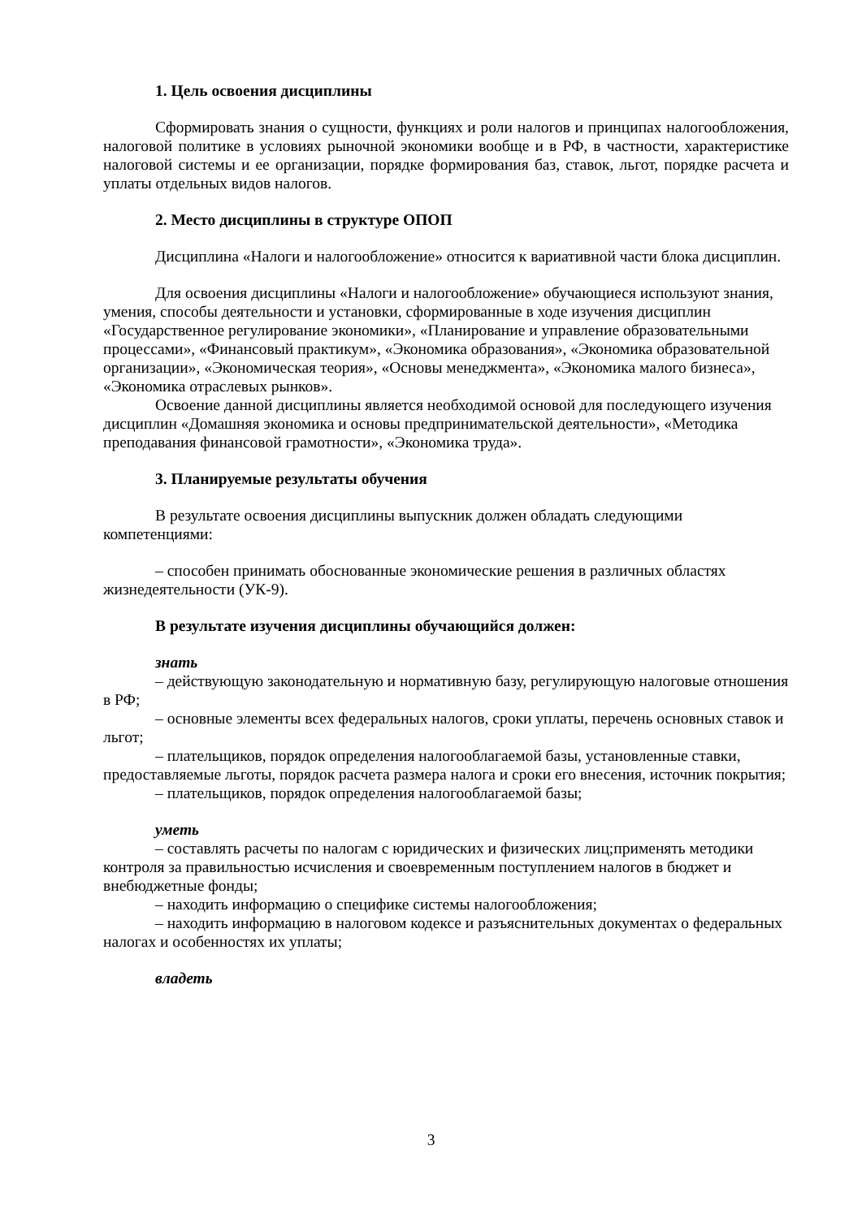1. Цель освоения дисциплины
Сформировать знания о сущности, функциях и роли налогов и принципах налогообложения, налоговой политике в условиях рыночной экономики вообще и в РФ, в частности, характеристике налоговой системы и ее организации, порядке формирования баз, ставок, льгот, порядке расчета и уплаты отдельных видов налогов.
2. Место дисциплины в структуре ОПОП
Дисциплина «Налоги и налогообложение» относится к вариативной части блока дисциплин.
Для освоения дисциплины «Налоги и налогообложение» обучающиеся используют знания, умения, способы деятельности и установки, сформированные в ходе изучения дисциплин «Государственное регулирование экономики», «Планирование и управление образовательными процессами», «Финансовый практикум», «Экономика образования», «Экономика образовательной организации», «Экономическая теория», «Основы менеджмента», «Экономика малого бизнеса», «Экономика отраслевых рынков».
Освоение данной дисциплины является необходимой основой для последующего изучения дисциплин «Домашняя экономика и основы предпринимательской деятельности», «Методика преподавания финансовой грамотности», «Экономика труда».
3. Планируемые результаты обучения
В результате освоения дисциплины выпускник должен обладать следующими компетенциями:
– способен принимать обоснованные экономические решения в различных областях жизнедеятельности (УК-9).
В результате изучения дисциплины обучающийся должен:
знать
– действующую законодательную и нормативную базу, регулирующую налоговые отношения в РФ;
– основные элементы всех федеральных налогов, сроки уплаты, перечень основных ставок и льгот;
– плательщиков, порядок определения налогооблагаемой базы, установленные ставки, предоставляемые льготы, порядок расчета размера налога и сроки его внесения, источник покрытия;
– плательщиков, порядок определения налогооблагаемой базы;
уметь
– составлять расчеты по налогам с юридических и физических лиц;применять методики контроля за правильностью исчисления и своевременным поступлением налогов в бюджет и внебюджетные фонды;
– находить информацию о специфике системы налогообложения;
– находить информацию в налоговом кодексе и разъяснительных документах о федеральных налогах и особенностях их уплаты;
владеть
3